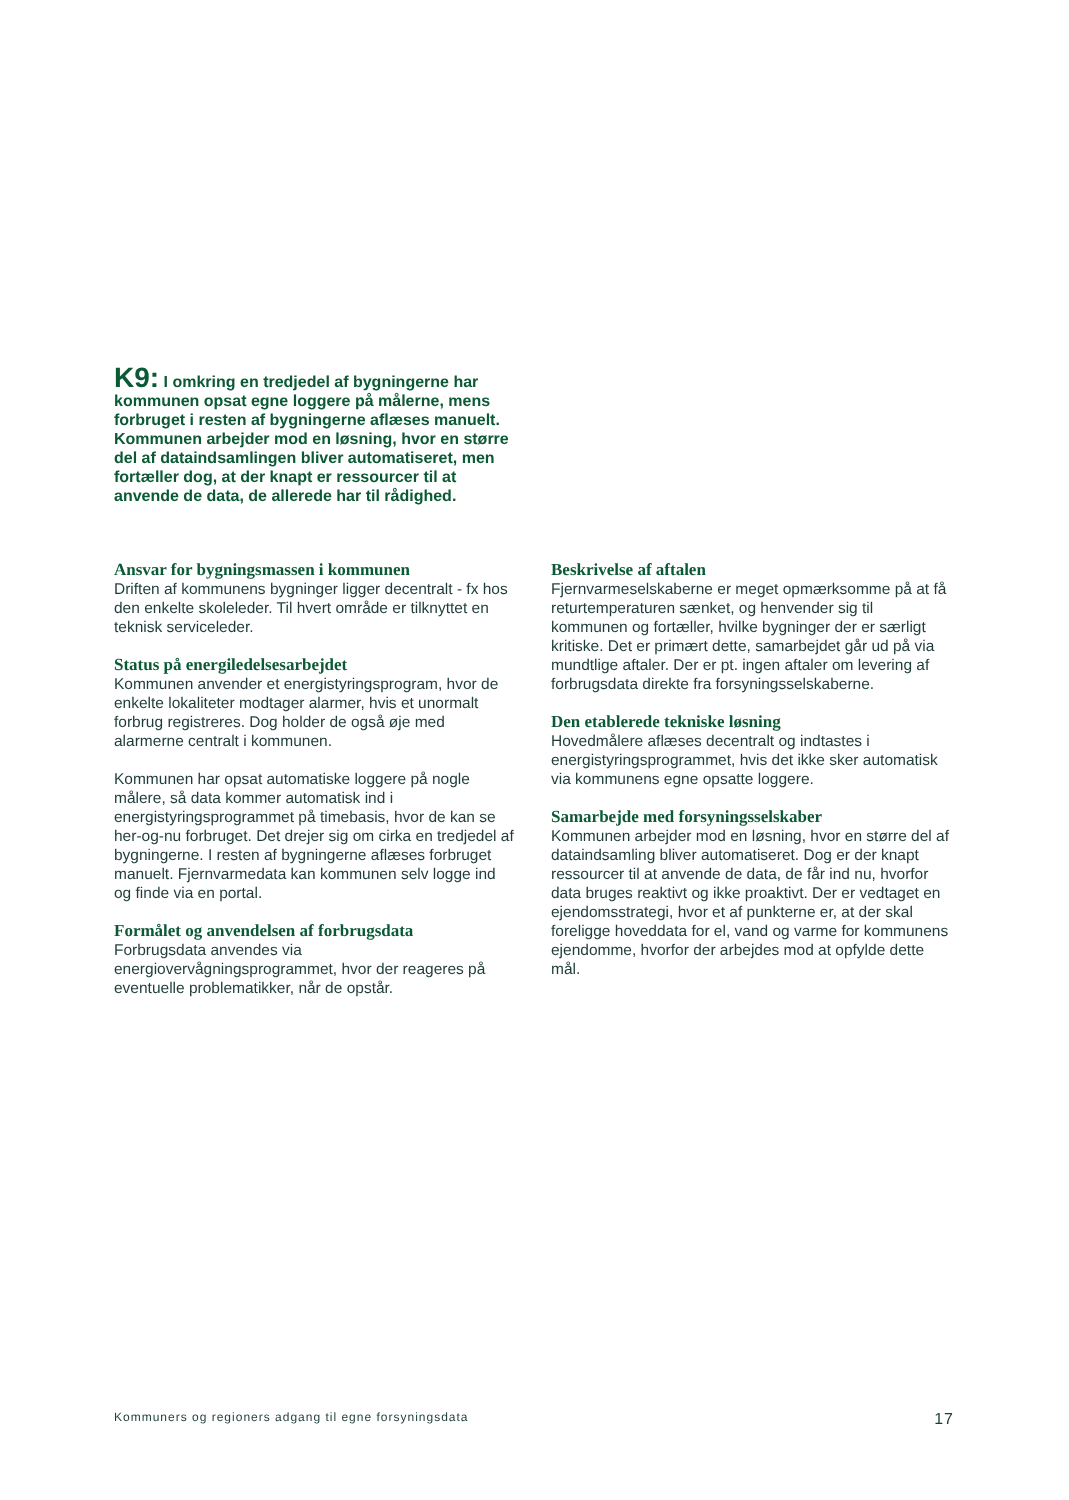K9: I omkring en tredjedel af bygningerne har kommunen opsat egne loggere på målerne, mens forbruget i resten af bygningerne aflæses manuelt. Kommunen arbejder mod en løsning, hvor en større del af dataindsamlingen bliver automatiseret, men fortæller dog, at der knapt er ressourcer til at anvende de data, de allerede har til rådighed.
Ansvar for bygningsmassen i kommunen
Driften af kommunens bygninger ligger decentralt - fx hos den enkelte skoleleder. Til hvert område er tilknyttet en teknisk serviceleder.
Status på energiledelsesarbejdet
Kommunen anvender et energistyringsprogram, hvor de enkelte lokaliteter modtager alarmer, hvis et unormalt forbrug registreres. Dog holder de også øje med alarmerne centralt i kommunen.
Kommunen har opsat automatiske loggere på nogle målere, så data kommer automatisk ind i energistyringsprogrammet på timebasis, hvor de kan se her-og-nu forbruget. Det drejer sig om cirka en tredjedel af bygningerne. I resten af bygningerne aflæses forbruget manuelt. Fjernvarmedata kan kommunen selv logge ind og finde via en portal.
Formålet og anvendelsen af forbrugsdata
Forbrugsdata anvendes via energiovervågningsprogrammet, hvor der reageres på eventuelle problematikker, når de opstår.
Beskrivelse af aftalen
Fjernvarmeselskaberne er meget opmærksomme på at få returtemperaturen sænket, og henvender sig til kommunen og fortæller, hvilke bygninger der er særligt kritiske. Det er primært dette, samarbejdet går ud på via mundtlige aftaler. Der er pt. ingen aftaler om levering af forbrugsdata direkte fra forsyningsselskaberne.
Den etablerede tekniske løsning
Hovedmålere aflæses decentralt og indtastes i energistyringsprogrammet, hvis det ikke sker automatisk via kommunens egne opsatte loggere.
Samarbejde med forsyningsselskaber
Kommunen arbejder mod en løsning, hvor en større del af dataindsamling bliver automatiseret. Dog er der knapt ressourcer til at anvende de data, de får ind nu, hvorfor data bruges reaktivt og ikke proaktivt. Der er vedtaget en ejendomsstrategi, hvor et af punkterne er, at der skal foreligge hoveddata for el, vand og varme for kommunens ejendomme, hvorfor der arbejdes mod at opfylde dette mål.
Kommuners og regioners adgang til egne forsyningsdata 17